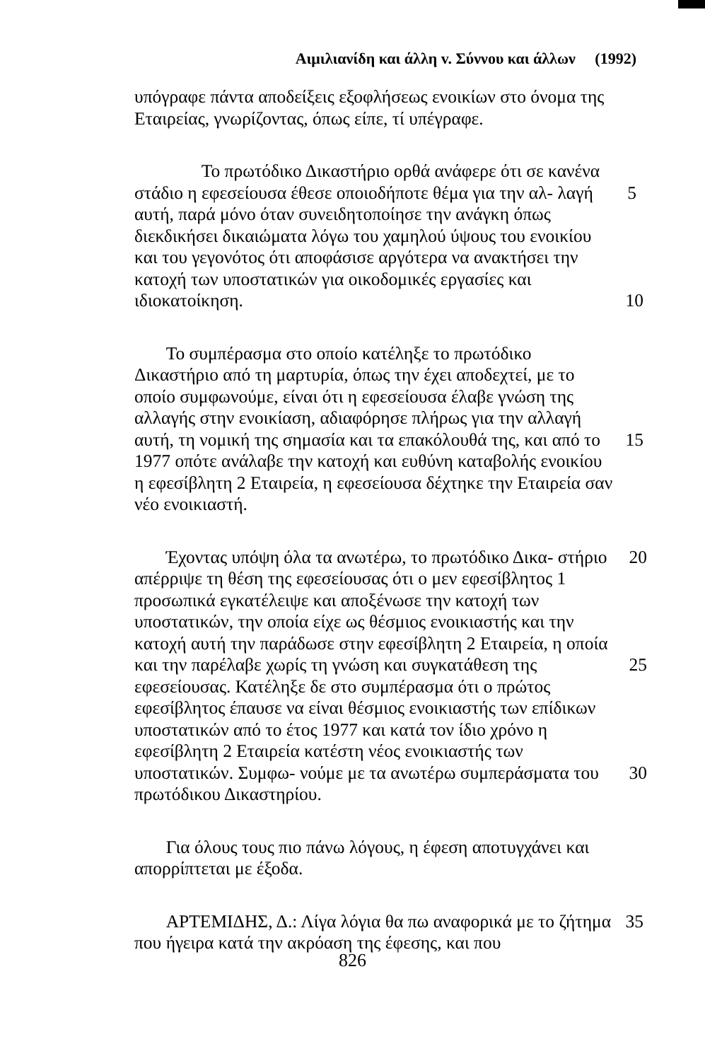Αιμιλιανίδη και άλλη v. Σύννου και άλλων (1992)
υπόγραφε πάντα αποδείξεις εξοφλήσεως ενοικίων στο όνομα της Εταιρείας, γνωρίζοντας, όπως είπε, τί υπέγραφε.
Το πρωτόδικο Δικαστήριο ορθά ανάφερε ότι σε κανένα στάδιο η εφεσείουσα έθεσε οποιοδήποτε θέμα για την αλ- 5 λαγή αυτή, παρά μόνο όταν συνειδητοποίησε την ανάγκη όπως διεκδικήσει δικαιώματα λόγω του χαμηλού ύψους του ενοικίου και του γεγονότος ότι αποφάσισε αργότερα να ανακτήσει την κατοχή των υποστατικών για οικοδομικές εργασίες και ιδιοκατοίκηση. 10
Το συμπέρασμα στο οποίο κατέληξε το πρωτόδικο Δικαστήριο από τη μαρτυρία, όπως την έχει αποδεχτεί, με το οποίο συμφωνούμε, είναι ότι η εφεσείουσα έλαβε γνώση της αλλαγής στην ενοικίαση, αδιαφόρησε πλήρως για την αλλαγή αυτή, τη νομική της σημασία και τα επακόλουθά 15 της, και από το 1977 οπότε ανάλαβε την κατοχή και ευθύνη καταβολής ενοικίου η εφεσίβλητη 2 Εταιρεία, η εφεσείουσα δέχτηκε την Εταιρεία σαν νέο ενοικιαστή.
Έχοντας υπόψη όλα τα ανωτέρω, το πρωτόδικο Δικα- 20 στήριο απέρριψε τη θέση της εφεσείουσας ότι ο μεν εφεσίβλητος 1 προσωπικά εγκατέλειψε και αποξένωσε την κατοχή των υποστατικών, την οποία είχε ως θέσμιος ενοικιαστής και την κατοχή αυτή την παράδωσε στην εφεσίβλητη 2 Εταιρεία, η οποία και την παρέλαβε χωρίς τη 25 γνώση και συγκατάθεση της εφεσείουσας. Κατέληξε δε στο συμπέρασμα ότι ο πρώτος εφεσίβλητος έπαυσε να είναι θέσμιος ενοικιαστής των επίδικων υποστατικών από το έτος 1977 και κατά τον ίδιο χρόνο η εφεσίβλητη 2 Εταιρεία κατέστη νέος ενοικιαστής των υποστατικών. Συμφω- 30 νούμε με τα ανωτέρω συμπεράσματα του πρωτόδικου Δικαστηρίου.
Για όλους τους πιο πάνω λόγους, η έφεση αποτυγχάνει και απορρίπτεται με έξοδα.
ΑΡΤΕΜΙΔΗΣ, Δ.: Λίγα λόγια θα πω αναφορικά με το 35 ζήτημα που ήγειρα κατά την ακρόαση της έφεσης, και που
826